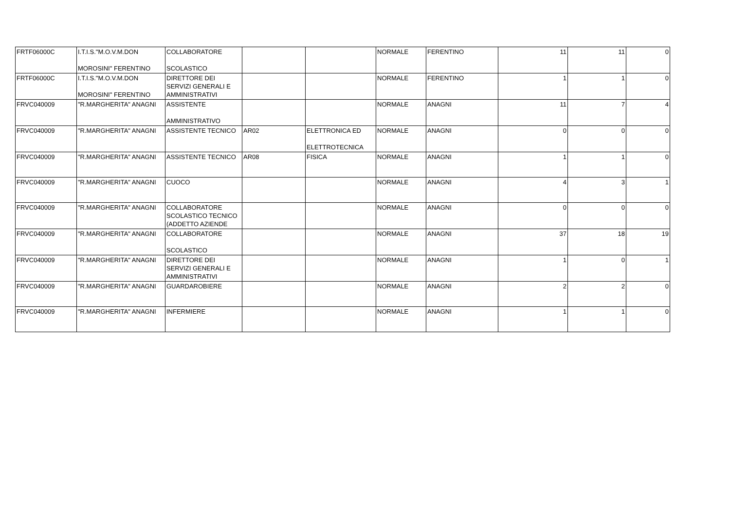| FRTF06000C | I.T.I.S."M.O.V.M.DON MOROSINI" FERENTINO | COLLABORATORE SCOLASTICO | | | NORMALE | FERENTINO | 11 | 11 | 0 |
| FRTF06000C | I.T.I.S."M.O.V.M.DON MOROSINI" FERENTINO | DIRETTORE DEI SERVIZI GENERALI E AMMINISTRATIVI | | | NORMALE | FERENTINO | 1 | 1 | 0 |
| FRVC040009 | "R.MARGHERITA" ANAGNI | ASSISTENTE AMMINISTRATIVO | | | NORMALE | ANAGNI | 11 | 7 | 4 |
| FRVC040009 | "R.MARGHERITA" ANAGNI | ASSISTENTE TECNICO | AR02 | ELETTRONICA ED ELETTROTECNICA | NORMALE | ANAGNI | 0 | 0 | 0 |
| FRVC040009 | "R.MARGHERITA" ANAGNI | ASSISTENTE TECNICO | AR08 | FISICA | NORMALE | ANAGNI | 1 | 1 | 0 |
| FRVC040009 | "R.MARGHERITA" ANAGNI | CUOCO | | | NORMALE | ANAGNI | 4 | 3 | 1 |
| FRVC040009 | "R.MARGHERITA" ANAGNI | COLLABORATORE SCOLASTICO TECNICO (ADDETTO AZIENDE | | | NORMALE | ANAGNI | 0 | 0 | 0 |
| FRVC040009 | "R.MARGHERITA" ANAGNI | COLLABORATORE SCOLASTICO | | | NORMALE | ANAGNI | 37 | 18 | 19 |
| FRVC040009 | "R.MARGHERITA" ANAGNI | DIRETTORE DEI SERVIZI GENERALI E AMMINISTRATIVI | | | NORMALE | ANAGNI | 1 | 0 | 1 |
| FRVC040009 | "R.MARGHERITA" ANAGNI | GUARDAROBIERE | | | NORMALE | ANAGNI | 2 | 2 | 0 |
| FRVC040009 | "R.MARGHERITA" ANAGNI | INFERMIERE | | | NORMALE | ANAGNI | 1 | 1 | 0 |